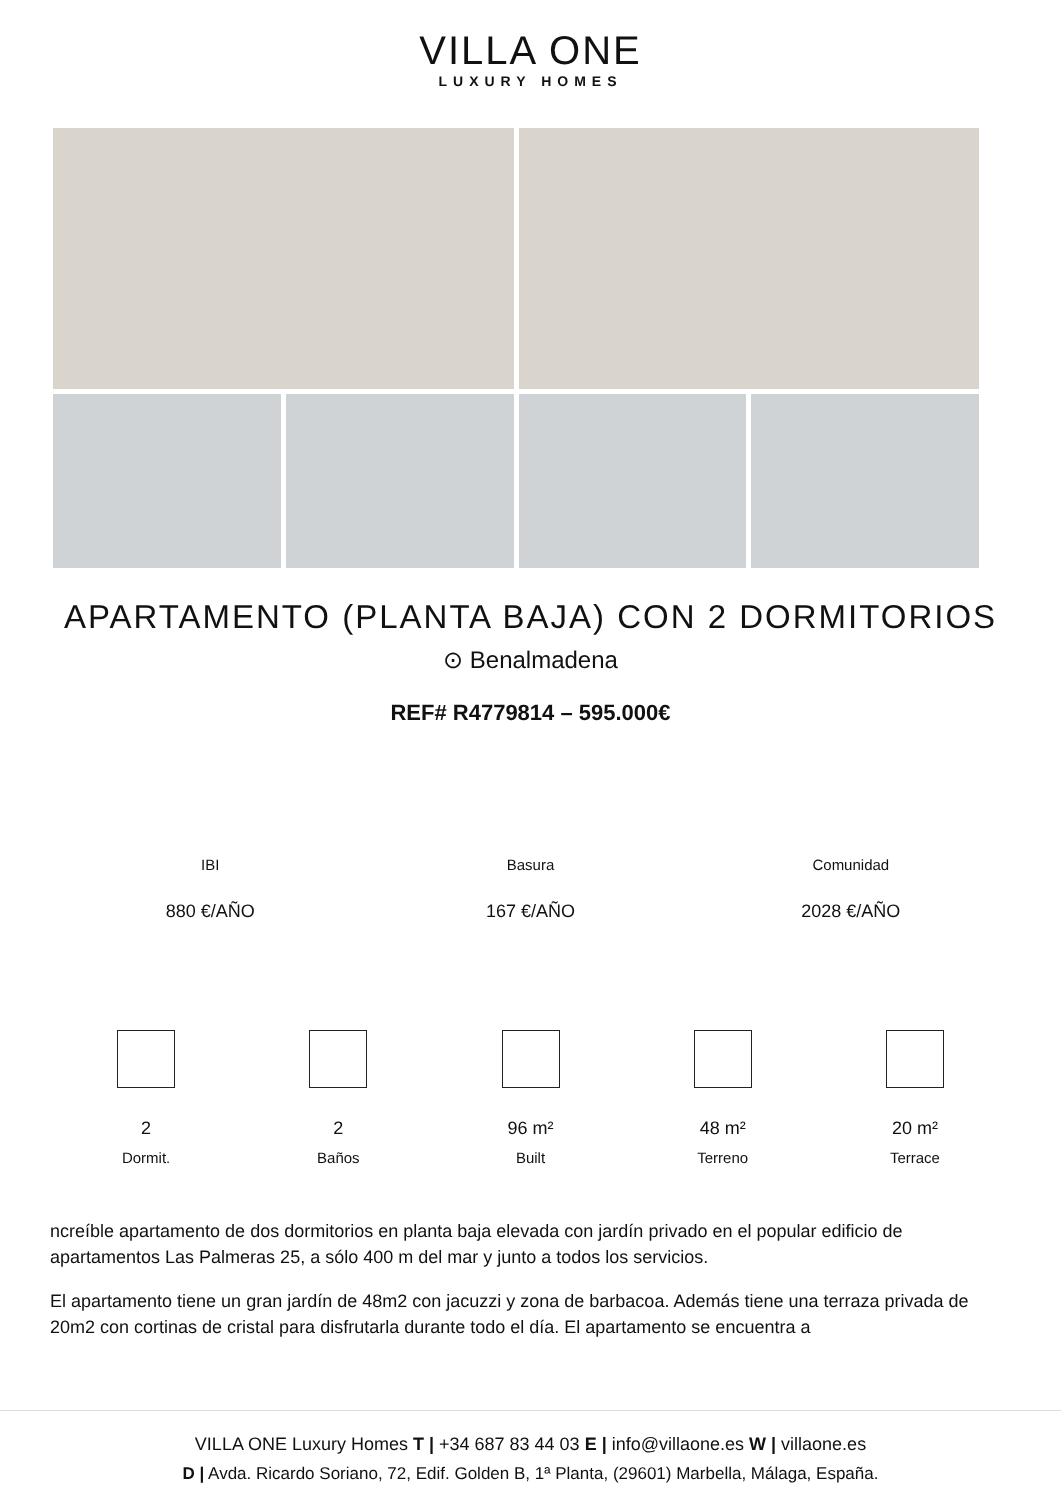VILLA ONE
LUXURY HOMES
APARTAMENTO (PLANTA BAJA) CON 2 DORMITORIOS
⊙ Benalmadena
REF# R4779814 – 595.000€
IBI
880 €/AÑO
Basura
167 €/AÑO
Comunidad
2028 €/AÑO
2
Dormit.
2
Baños
96 m²
Built
48 m²
Terreno
20 m²
Terrace
ncreíble apartamento de dos dormitorios en planta baja elevada con jardín privado en el popular edificio de apartamentos Las Palmeras 25, a sólo 400 m del mar y junto a todos los servicios.
El apartamento tiene un gran jardín de 48m2 con jacuzzi y zona de barbacoa. Además tiene una terraza privada de 20m2 con cortinas de cristal para disfrutarla durante todo el día. El apartamento se encuentra a
VILLA ONE Luxury Homes T | +34 687 83 44 03 E | info@villaone.es W | villaone.es
D | Avda. Ricardo Soriano, 72, Edif. Golden B, 1ª Planta, (29601) Marbella, Málaga, España.